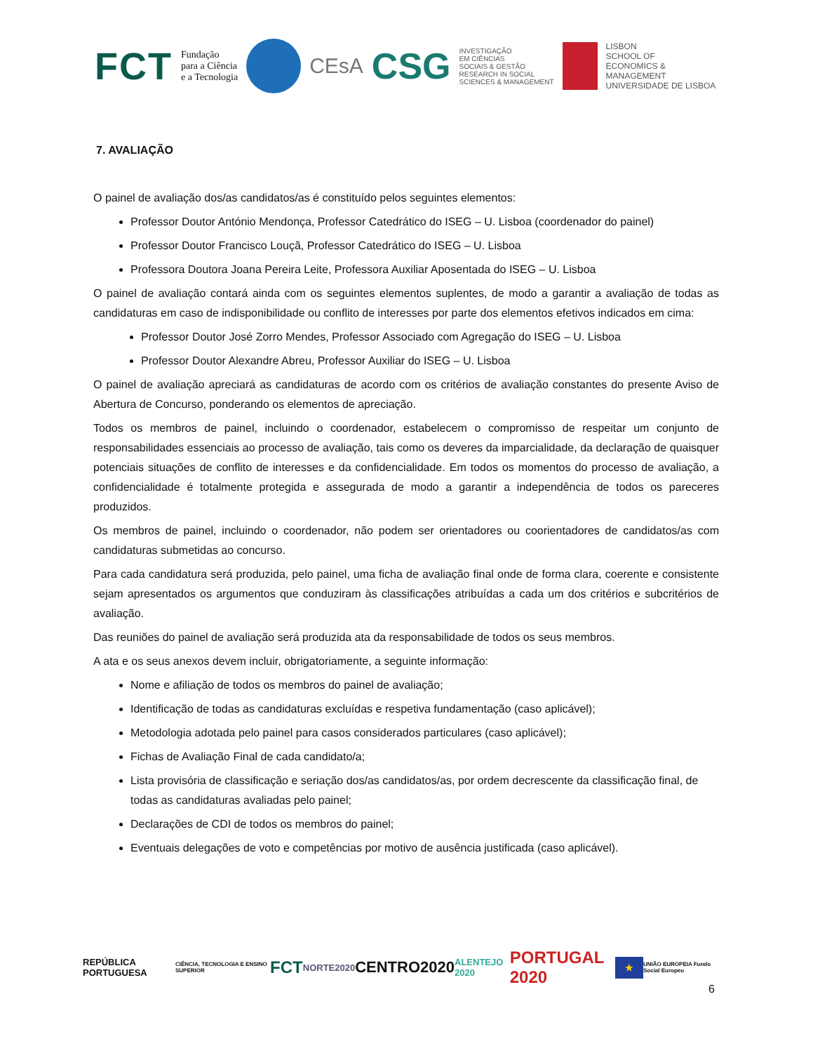FCT Fundação
para a Ciência
e a Tecnologia
CEsA CSG INVESTIGAÇÃO
EM CIÊNCIAS
SOCIAIS & GESTÃO
RESEARCH IN SOCIAL
SCIENCES & MANAGEMENT
LISBON
SCHOOL OF
ECONOMICS &
MANAGEMENT
UNIVERSIDADE DE LISBOA
7. AVALIAÇÃO
O painel de avaliação dos/as candidatos/as é constituído pelos seguintes elementos:
Professor Doutor António Mendonça, Professor Catedrático do ISEG – U. Lisboa (coordenador do painel)
Professor Doutor Francisco Louçã, Professor Catedrático do ISEG – U. Lisboa
Professora Doutora Joana Pereira Leite, Professora Auxiliar Aposentada do ISEG – U. Lisboa
O painel de avaliação contará ainda com os seguintes elementos suplentes, de modo a garantir a avaliação de todas as candidaturas em caso de indisponibilidade ou conflito de interesses por parte dos elementos efetivos indicados em cima:
Professor Doutor José Zorro Mendes, Professor Associado com Agregação do ISEG – U. Lisboa
Professor Doutor Alexandre Abreu, Professor Auxiliar do ISEG – U. Lisboa
O painel de avaliação apreciará as candidaturas de acordo com os critérios de avaliação constantes do presente Aviso de Abertura de Concurso, ponderando os elementos de apreciação.
Todos os membros de painel, incluindo o coordenador, estabelecem o compromisso de respeitar um conjunto de responsabilidades essenciais ao processo de avaliação, tais como os deveres da imparcialidade, da declaração de quaisquer potenciais situações de conflito de interesses e da confidencialidade. Em todos os momentos do processo de avaliação, a confidencialidade é totalmente protegida e assegurada de modo a garantir a independência de todos os pareceres produzidos.
Os membros de painel, incluindo o coordenador, não podem ser orientadores ou coorientadores de candidatos/as com candidaturas submetidas ao concurso.
Para cada candidatura será produzida, pelo painel, uma ficha de avaliação final onde de forma clara, coerente e consistente sejam apresentados os argumentos que conduziram às classificações atribuídas a cada um dos critérios e subcritérios de avaliação.
Das reuniões do painel de avaliação será produzida ata da responsabilidade de todos os seus membros.
A ata e os seus anexos devem incluir, obrigatoriamente, a seguinte informação:
Nome e afiliação de todos os membros do painel de avaliação;
Identificação de todas as candidaturas excluídas e respetiva fundamentação (caso aplicável);
Metodologia adotada pelo painel para casos considerados particulares (caso aplicável);
Fichas de Avaliação Final de cada candidato/a;
Lista provisória de classificação e seriação dos/as candidatos/as, por ordem decrescente da classificação final, de todas as candidaturas avaliadas pelo painel;
Declarações de CDI de todos os membros do painel;
Eventuais delegações de voto e competências por motivo de ausência justificada (caso aplicável).
REPÚBLICA PORTUGUESA CIÊNCIA, TECNOLOGIA E ENSINO SUPERIOR FCT NORTE2020 CENTRO2020 ALENTEJO 2020 PORTUGAL 2020 ★ UNIÃO EUROPEIA Fundo Social Europeu
6